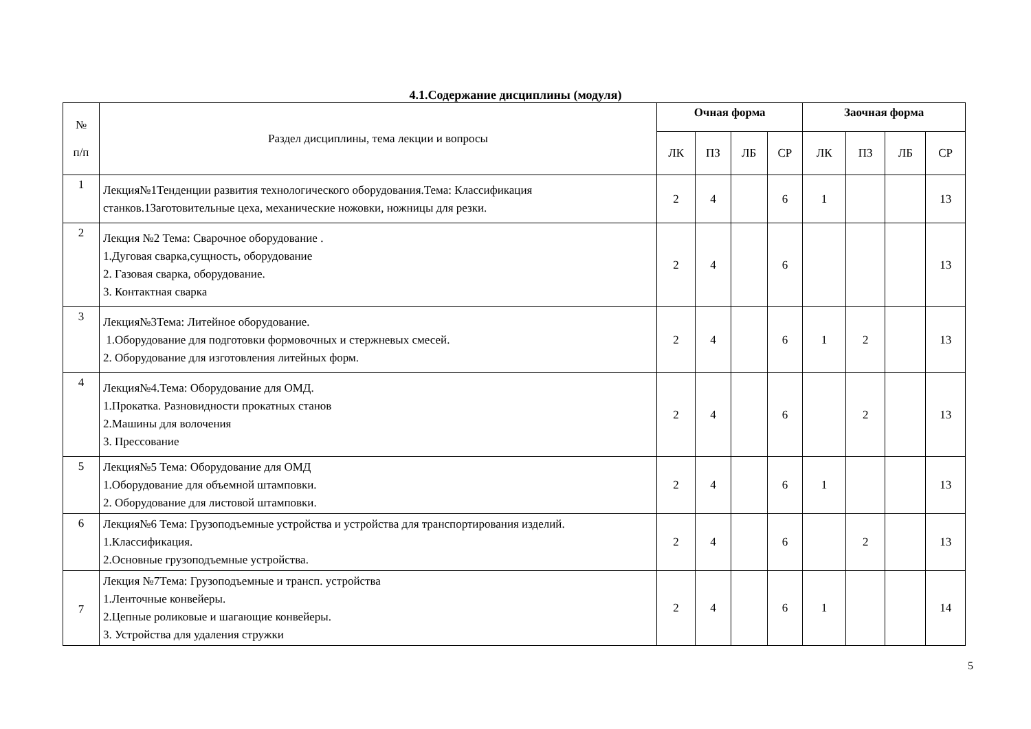4.1.Содержание дисциплины (модуля)
| № п/п | Раздел дисциплины, тема лекции и вопросы | Очная форма | | | | Заочная форма | | | |
| --- | --- | --- | --- | --- | --- | --- | --- | --- | --- |
| | | ЛК | ПЗ | ЛБ | СР | ЛК | ПЗ | ЛБ | СР |
| 1 | Лекция№1Тенденции развития технологического оборудования.Тема: Классификация станков.1Заготовительные цеха, механические ножовки, ножницы для резки. | 2 | 4 | | 6 | 1 | | | 13 |
| 2 | Лекция №2 Тема: Сварочное оборудование . 1.Дуговая сварка,сущность, оборудование 2. Газовая сварка, оборудование. 3. Контактная сварка | 2 | 4 | | 6 | | | | 13 |
| 3 | Лекция№3Тема: Литейное оборудование. 1.Оборудование для подготовки формовочных и стержневых смесей. 2. Оборудование для изготовления литейных форм. | 2 | 4 | | 6 | 1 | 2 | | 13 |
| 4 | Лекция№4.Тема: Оборудование для ОМД. 1.Прокатка. Разновидности прокатных станов 2.Машины для волочения 3. Прессование | 2 | 4 | | 6 | | 2 | | 13 |
| 5 | Лекция№5 Тема: Оборудование для ОМД 1.Оборудование для объемной штамповки. 2. Оборудование для листовой штамповки. | 2 | 4 | | 6 | 1 | | | 13 |
| 6 | Лекция№6 Тема: Грузоподъемные устройства и устройства для транспортирования изделий. 1.Классификация. 2.Основные грузоподъемные устройства. | 2 | 4 | | 6 | | 2 | | 13 |
| 7 | Лекция №7Тема: Грузоподъемные и трансп. устройства 1.Ленточные конвейеры. 2.Цепные роликовые и шагающие конвейеры. 3. Устройства для удаления стружки | 2 | 4 | | 6 | 1 | | | 14 |
5